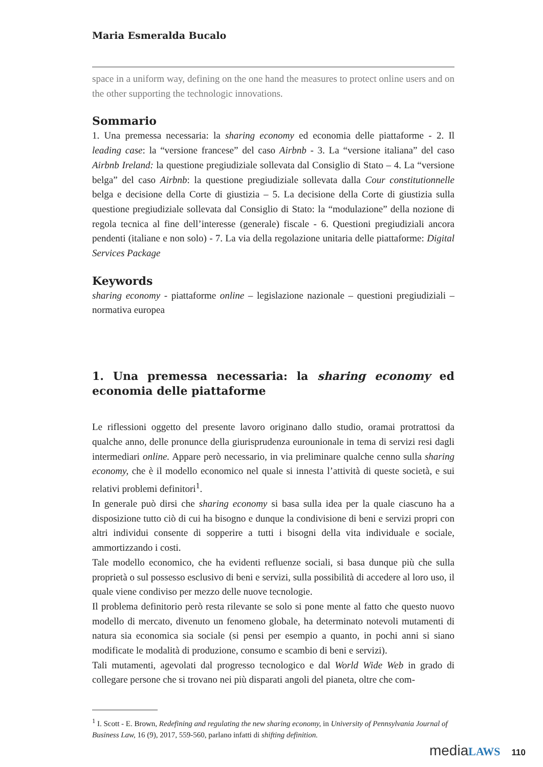Maria Esmeralda Bucalo
space in a uniform way, defining on the one hand the measures to protect online users and on the other supporting the technologic innovations.
Sommario
1. Una premessa necessaria: la sharing economy ed economia delle piattaforme - 2. Il leading case: la “versione francese” del caso Airbnb - 3. La “versione italiana” del caso Airbnb Ireland: la questione pregiudiziale sollevata dal Consiglio di Stato – 4. La “versione belga” del caso Airbnb: la questione pregiudiziale sollevata dalla Cour constitutionnelle belga e decisione della Corte di giustizia – 5. La decisione della Corte di giustizia sulla questione pregiudiziale sollevata dal Consiglio di Stato: la “modulazione” della nozione di regola tecnica al fine dell’interesse (generale) fiscale - 6. Questioni pregiudiziali ancora pendenti (italiane e non solo) - 7. La via della regolazione unitaria delle piattaforme: Digital Services Package
Keywords
sharing economy - piattaforme online – legislazione nazionale – questioni pregiudiziali – normativa europea
1. Una premessa necessaria: la sharing economy ed economia delle piattaforme
Le riflessioni oggetto del presente lavoro originano dallo studio, oramai protrattosi da qualche anno, delle pronunce della giurisprudenza eurounionale in tema di servizi resi dagli intermediari online. Appare però necessario, in via preliminare qualche cenno sulla sharing economy, che è il modello economico nel quale si innesta l’attività di queste società, e sui relativi problemi definitori<sup>1</sup>.
In generale può dirsi che sharing economy si basa sulla idea per la quale ciascuno ha a disposizione tutto ciò di cui ha bisogno e dunque la condivisione di beni e servizi propri con altri individui consente di sopperire a tutti i bisogni della vita individuale e sociale, ammortizzando i costi.
Tale modello economico, che ha evidenti refluenze sociali, si basa dunque più che sulla proprietà o sul possesso esclusivo di beni e servizi, sulla possibilità di accedere al loro uso, il quale viene condiviso per mezzo delle nuove tecnologie.
Il problema definitorio però resta rilevante se solo si pone mente al fatto che questo nuovo modello di mercato, divenuto un fenomeno globale, ha determinato notevoli mutamenti di natura sia economica sia sociale (si pensi per esempio a quanto, in pochi anni si siano modificate le modalità di produzione, consumo e scambio di beni e servizi).
Tali mutamenti, agevolati dal progresso tecnologico e dal World Wide Web in grado di collegare persone che si trovano nei più disparati angoli del pianeta, oltre che com-
<sup>1</sup> I. Scott - E. Brown, Redefining and regulating the new sharing economy, in University of Pennsylvania Journal of Business Law, 16 (9), 2017, 559-560, parlano infatti di shifting definition.
mediaLAWS 110